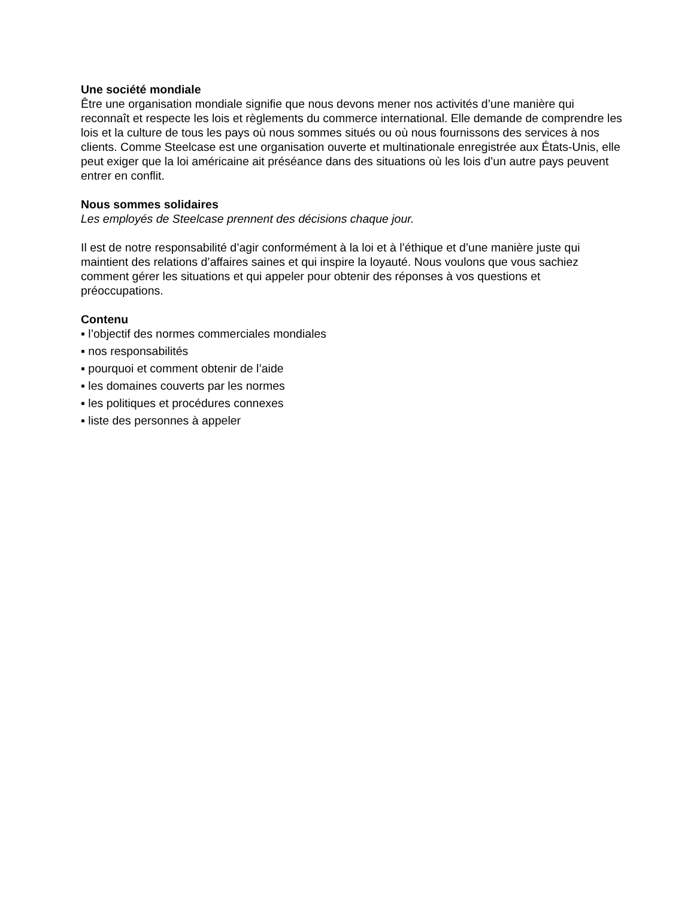Une société mondiale
Être une organisation mondiale signifie que nous devons mener nos activités d’une manière qui reconnaît et respecte les lois et règlements du commerce international. Elle demande de comprendre les lois et la culture de tous les pays où nous sommes situés ou où nous fournissons des services à nos clients. Comme Steelcase est une organisation ouverte et multinationale enregistrée aux États-Unis, elle peut exiger que la loi américaine ait préséance dans des situations où les lois d’un autre pays peuvent entrer en conflit.
Nous sommes solidaires
Les employés de Steelcase prennent des décisions chaque jour.
Il est de notre responsabilité d’agir conformément à la loi et à l’éthique et d’une manière juste qui maintient des relations d’affaires saines et qui inspire la loyauté. Nous voulons que vous sachiez comment gérer les situations et qui appeler pour obtenir des réponses à vos questions et préoccupations.
Contenu
▪ l’objectif des normes commerciales mondiales
▪ nos responsabilités
▪ pourquoi et comment obtenir de l’aide
▪ les domaines couverts par les normes
▪ les politiques et procédures connexes
▪ liste des personnes à appeler